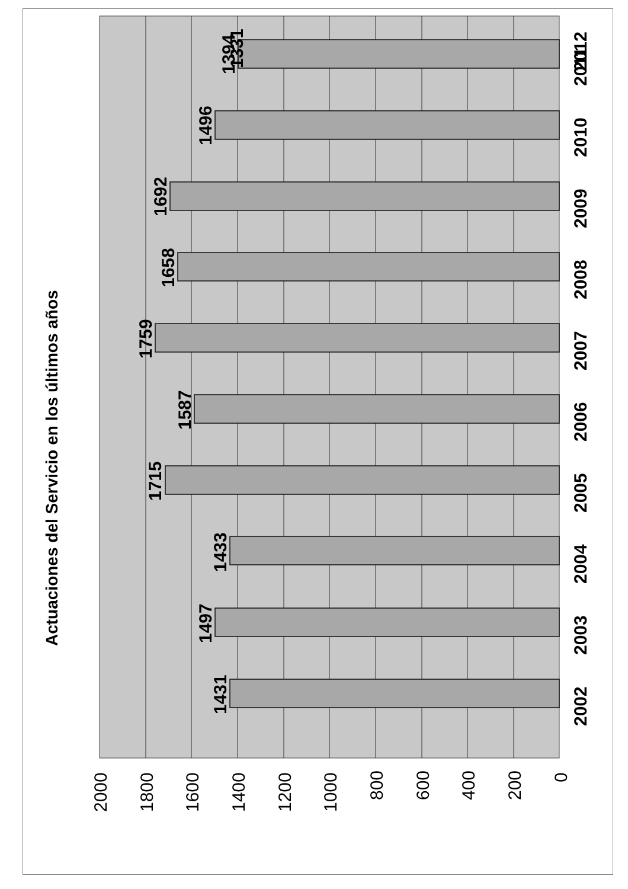2000
1800
1600
1400
1200
1000
800
600
400
200
0
Actuaciones del Servicio en los últimos años
1431
1497
1433
1715
1587
1759
1658
1692
1496
1394
2002
2003
2004
2005
2006
2007
2008
2009
2010
2011
1331
2012